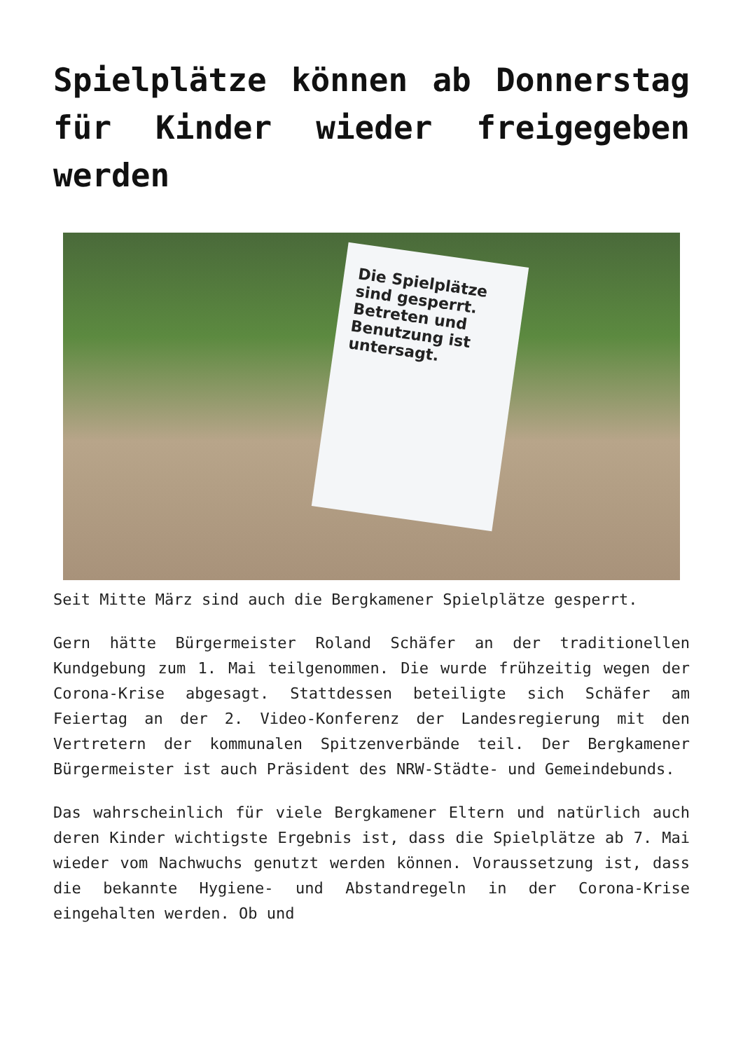Spielplätze können ab Donnerstag für Kinder wieder freigegeben werden
Die Spielplätze sind gesperrt. Betreten und Benutzung ist untersagt.
Seit Mitte März sind auch die Bergkamener Spielplätze gesperrt.
Gern hätte Bürgermeister Roland Schäfer an der traditionellen Kundgebung zum 1. Mai teilgenommen. Die wurde frühzeitig wegen der Corona-Krise abgesagt. Stattdessen beteiligte sich Schäfer am Feiertag an der 2. Video-Konferenz der Landesregierung mit den Vertretern der kommunalen Spitzenverbände teil. Der Bergkamener Bürgermeister ist auch Präsident des NRW-Städte- und Gemeindebunds.
Das wahrscheinlich für viele Bergkamener Eltern und natürlich auch deren Kinder wichtigste Ergebnis ist, dass die Spielplätze ab 7. Mai wieder vom Nachwuchs genutzt werden können. Voraussetzung ist, dass die bekannte Hygiene- und Abstandregeln in der Corona-Krise eingehalten werden. Ob und